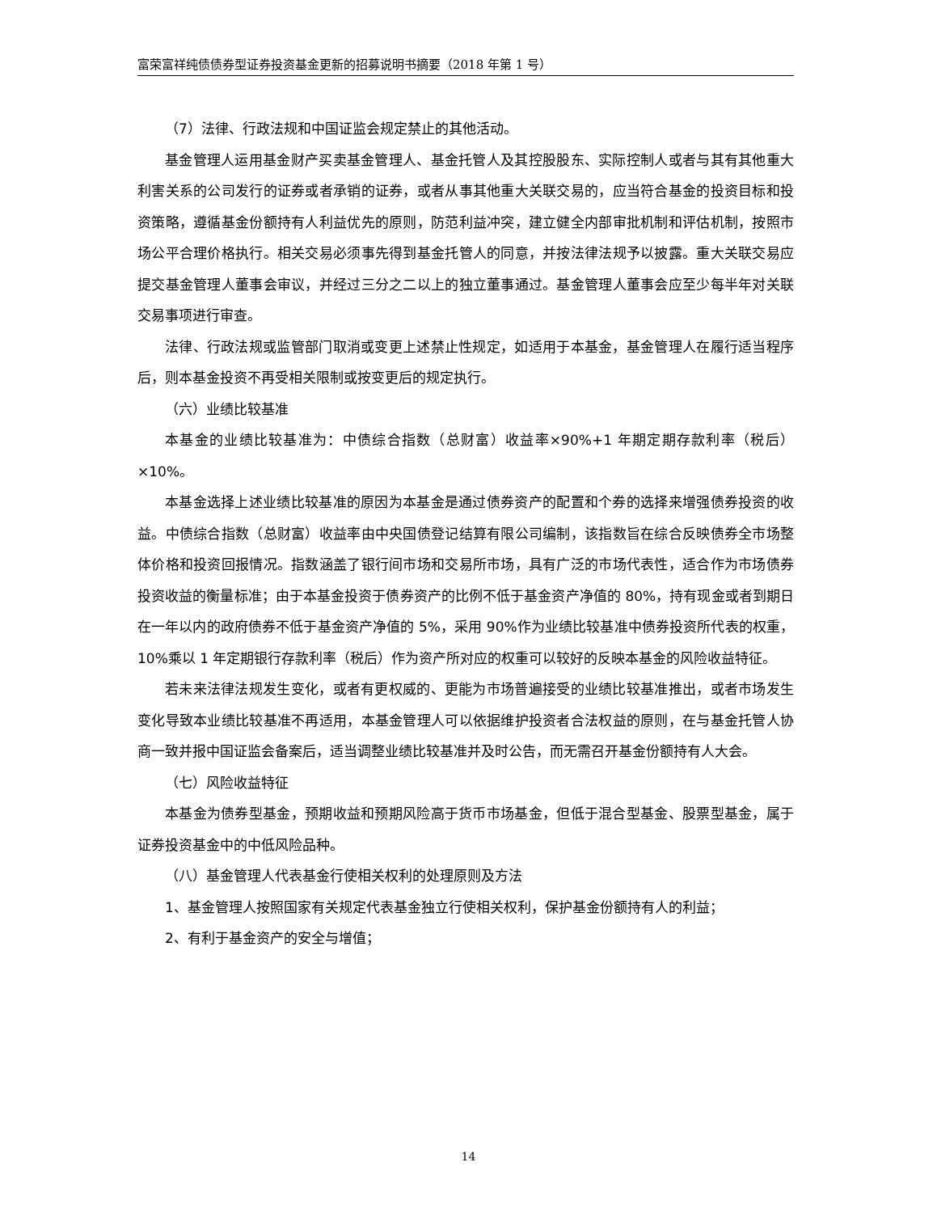富荣富祥纯债债券型证券投资基金更新的招募说明书摘要（2018 年第 1 号）
（7）法律、行政法规和中国证监会规定禁止的其他活动。
基金管理人运用基金财产买卖基金管理人、基金托管人及其控股股东、实际控制人或者与其有其他重大利害关系的公司发行的证券或者承销的证券，或者从事其他重大关联交易的，应当符合基金的投资目标和投资策略，遵循基金份额持有人利益优先的原则，防范利益冲突，建立健全内部审批机制和评估机制，按照市场公平合理价格执行。相关交易必须事先得到基金托管人的同意，并按法律法规予以披露。重大关联交易应提交基金管理人董事会审议，并经过三分之二以上的独立董事通过。基金管理人董事会应至少每半年对关联交易事项进行审查。
法律、行政法规或监管部门取消或变更上述禁止性规定，如适用于本基金，基金管理人在履行适当程序后，则本基金投资不再受相关限制或按变更后的规定执行。
（六）业绩比较基准
本基金的业绩比较基准为：中债综合指数（总财富）收益率×90%+1 年期定期存款利率（税后）×10%。
本基金选择上述业绩比较基准的原因为本基金是通过债券资产的配置和个券的选择来增强债券投资的收益。中债综合指数（总财富）收益率由中央国债登记结算有限公司编制，该指数旨在综合反映债券全市场整体价格和投资回报情况。指数涵盖了银行间市场和交易所市场，具有广泛的市场代表性，适合作为市场债券投资收益的衡量标准；由于本基金投资于债券资产的比例不低于基金资产净值的 80%，持有现金或者到期日在一年以内的政府债券不低于基金资产净值的 5%，采用 90%作为业绩比较基准中债券投资所代表的权重，10%乘以 1 年定期银行存款利率（税后）作为资产所对应的权重可以较好的反映本基金的风险收益特征。
若未来法律法规发生变化，或者有更权威的、更能为市场普遍接受的业绩比较基准推出，或者市场发生变化导致本业绩比较基准不再适用，本基金管理人可以依据维护投资者合法权益的原则，在与基金托管人协商一致并报中国证监会备案后，适当调整业绩比较基准并及时公告，而无需召开基金份额持有人大会。
（七）风险收益特征
本基金为债券型基金，预期收益和预期风险高于货币市场基金，但低于混合型基金、股票型基金，属于证券投资基金中的中低风险品种。
（八）基金管理人代表基金行使相关权利的处理原则及方法
1、基金管理人按照国家有关规定代表基金独立行使相关权利，保护基金份额持有人的利益；
2、有利于基金资产的安全与增值；
14